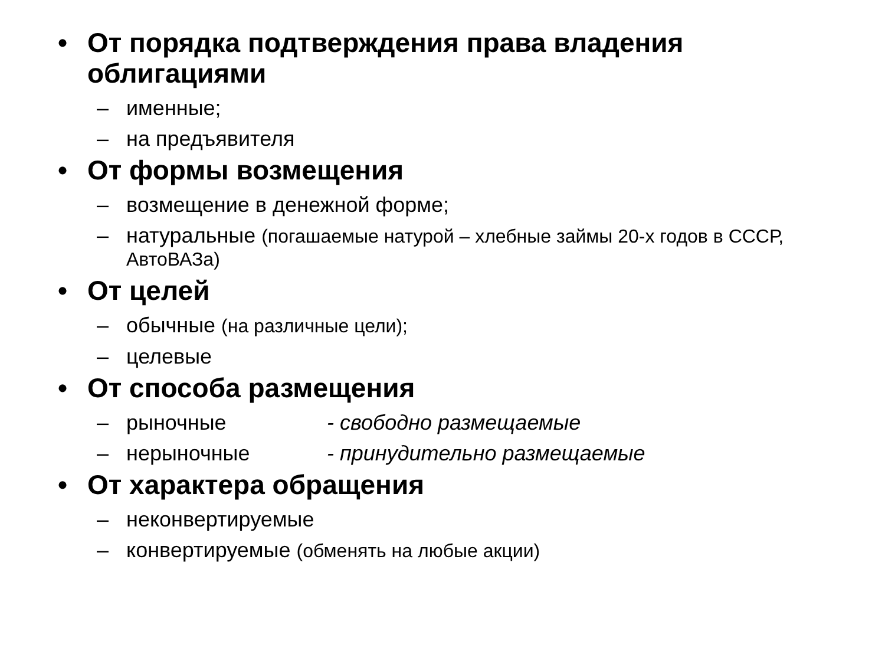• От порядка подтверждения права владения облигациями
– именные;
– на предъявителя
• От формы возмещения
– возмещение в денежной форме;
– натуральные (погашаемые натурой – хлебные займы 20-х годов в СССР, АвтоВАЗа)
• От целей
– обычные (на различные цели);
– целевые
• От способа размещения
– рыночные - свободно размещаемые
– нерыночные - принудительно размещаемые
• От характера обращения
– неконвертируемые
– конвертируемые (обменять на любые акции)